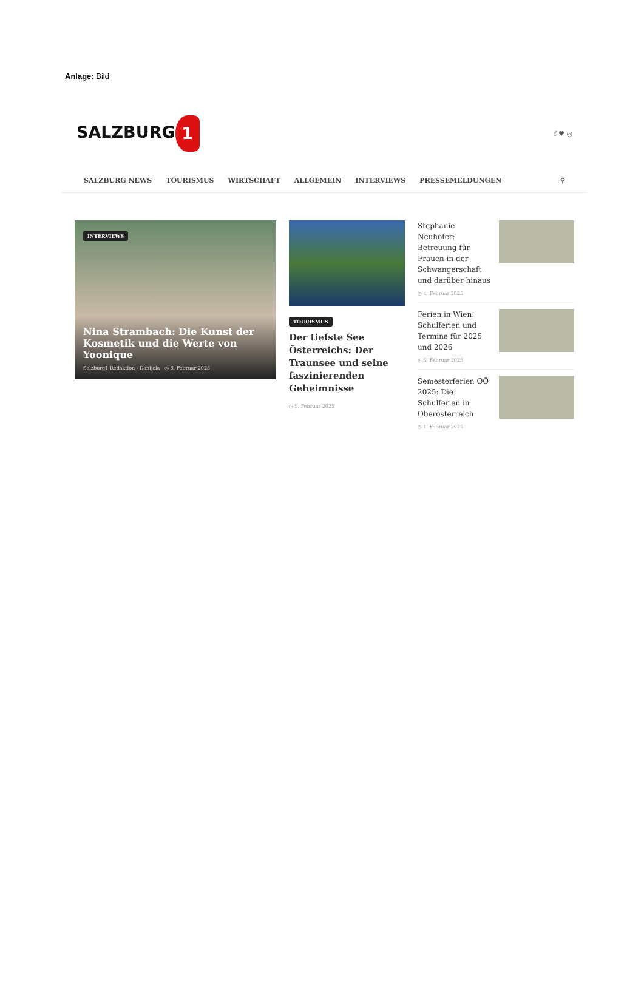Anlage: Bild
SALZBURG 1
f ♥ ◎
SALZBURG NEWS TOURISMUS WIRTSCHAFT ALLGEMEIN INTERVIEWS PRESSEMELDUNGEN ⚲
INTERVIEWS
Nina Strambach: Die Kunst der Kosmetik und die Werte von Yoonique
Salzburg1 Redaktion - Danijela ◷ 6. Februar 2025
TOURISMUS
Der tiefste See Österreichs: Der Traunsee und seine faszinierenden Geheimnisse
◷ 5. Februar 2025
Stephanie Neuhofer: Betreuung für Frauen in der Schwangerschaft und darüber hinaus
◷ 4. Februar 2025
Ferien in Wien: Schulferien und Termine für 2025 und 2026
◷ 3. Februar 2025
Semesterferien OÖ 2025: Die Schulferien in Oberösterreich
◷ 1. Februar 2025